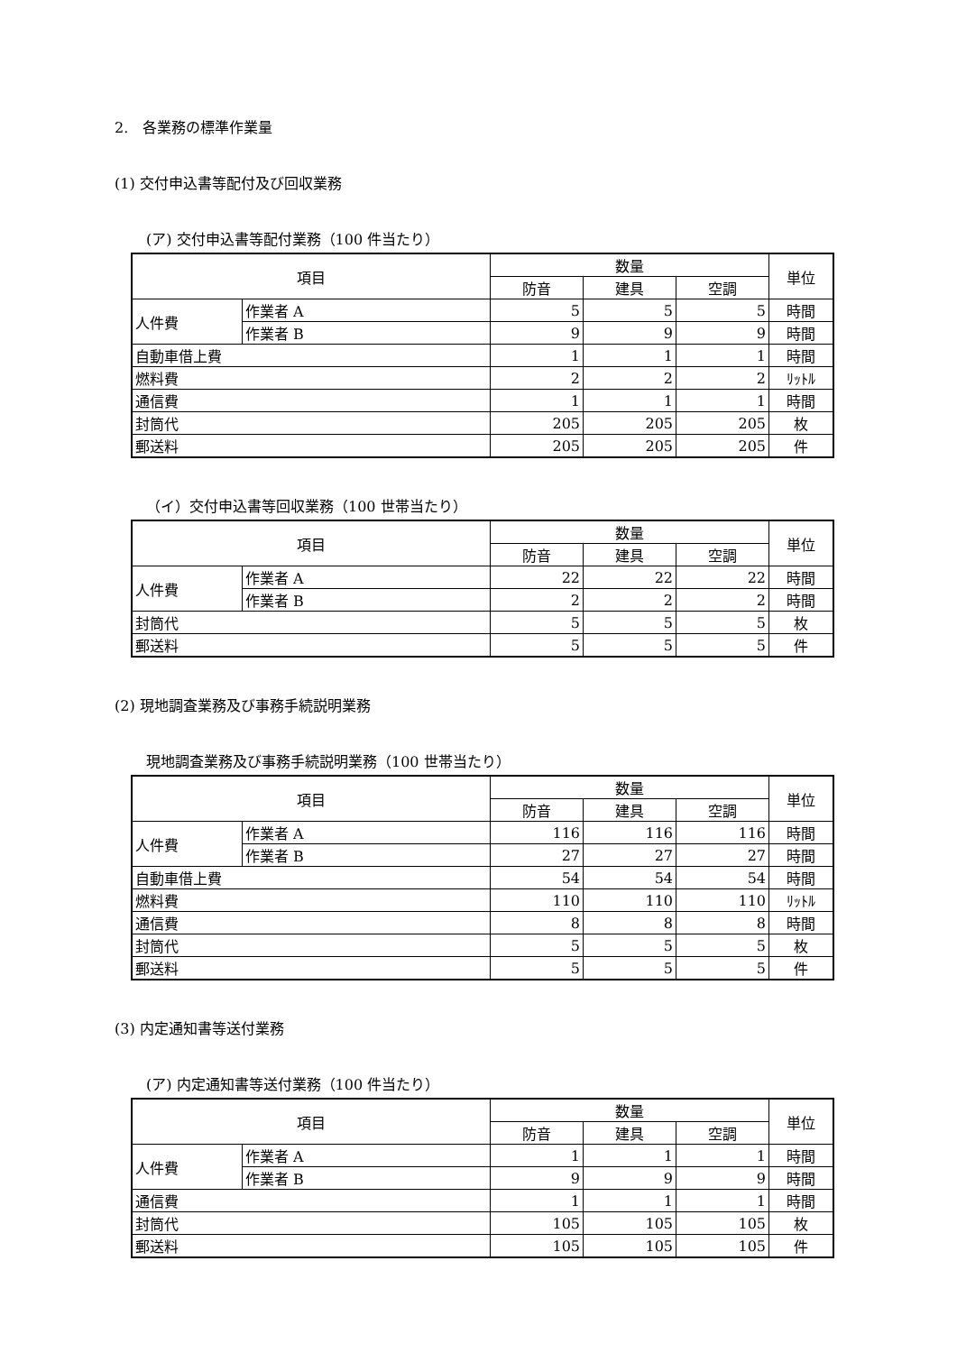2.　各業務の標準作業量
(1) 交付申込書等配付及び回収業務
(ア) 交付申込書等配付業務（100 件当たり）
| 項目 | | 数量 | | | 単位 |
| --- | --- | --- | --- | --- | --- |
| | | 防音 | 建具 | 空調 | |
| 人件費 | 作業者 A | 5 | 5 | 5 | 時間 |
| | 作業者 B | 9 | 9 | 9 | 時間 |
| 自動車借上費 | | 1 | 1 | 1 | 時間 |
| 燃料費 | | 2 | 2 | 2 | ﾘｯﾄﾙ |
| 通信費 | | 1 | 1 | 1 | 時間 |
| 封筒代 | | 205 | 205 | 205 | 枚 |
| 郵送料 | | 205 | 205 | 205 | 件 |
（イ）交付申込書等回収業務（100 世帯当たり）
| 項目 | | 数量 | | | 単位 |
| --- | --- | --- | --- | --- | --- |
| | | 防音 | 建具 | 空調 | |
| 人件費 | 作業者 A | 22 | 22 | 22 | 時間 |
| | 作業者 B | 2 | 2 | 2 | 時間 |
| 封筒代 | | 5 | 5 | 5 | 枚 |
| 郵送料 | | 5 | 5 | 5 | 件 |
(2) 現地調査業務及び事務手続説明業務
現地調査業務及び事務手続説明業務（100 世帯当たり）
| 項目 | | 数量 | | | 単位 |
| --- | --- | --- | --- | --- | --- |
| | | 防音 | 建具 | 空調 | |
| 人件費 | 作業者 A | 116 | 116 | 116 | 時間 |
| | 作業者 B | 27 | 27 | 27 | 時間 |
| 自動車借上費 | | 54 | 54 | 54 | 時間 |
| 燃料費 | | 110 | 110 | 110 | ﾘｯﾄﾙ |
| 通信費 | | 8 | 8 | 8 | 時間 |
| 封筒代 | | 5 | 5 | 5 | 枚 |
| 郵送料 | | 5 | 5 | 5 | 件 |
(3) 内定通知書等送付業務
(ア) 内定通知書等送付業務（100 件当たり）
| 項目 | | 数量 | | | 単位 |
| --- | --- | --- | --- | --- | --- |
| | | 防音 | 建具 | 空調 | |
| 人件費 | 作業者 A | 1 | 1 | 1 | 時間 |
| | 作業者 B | 9 | 9 | 9 | 時間 |
| 通信費 | | 1 | 1 | 1 | 時間 |
| 封筒代 | | 105 | 105 | 105 | 枚 |
| 郵送料 | | 105 | 105 | 105 | 件 |